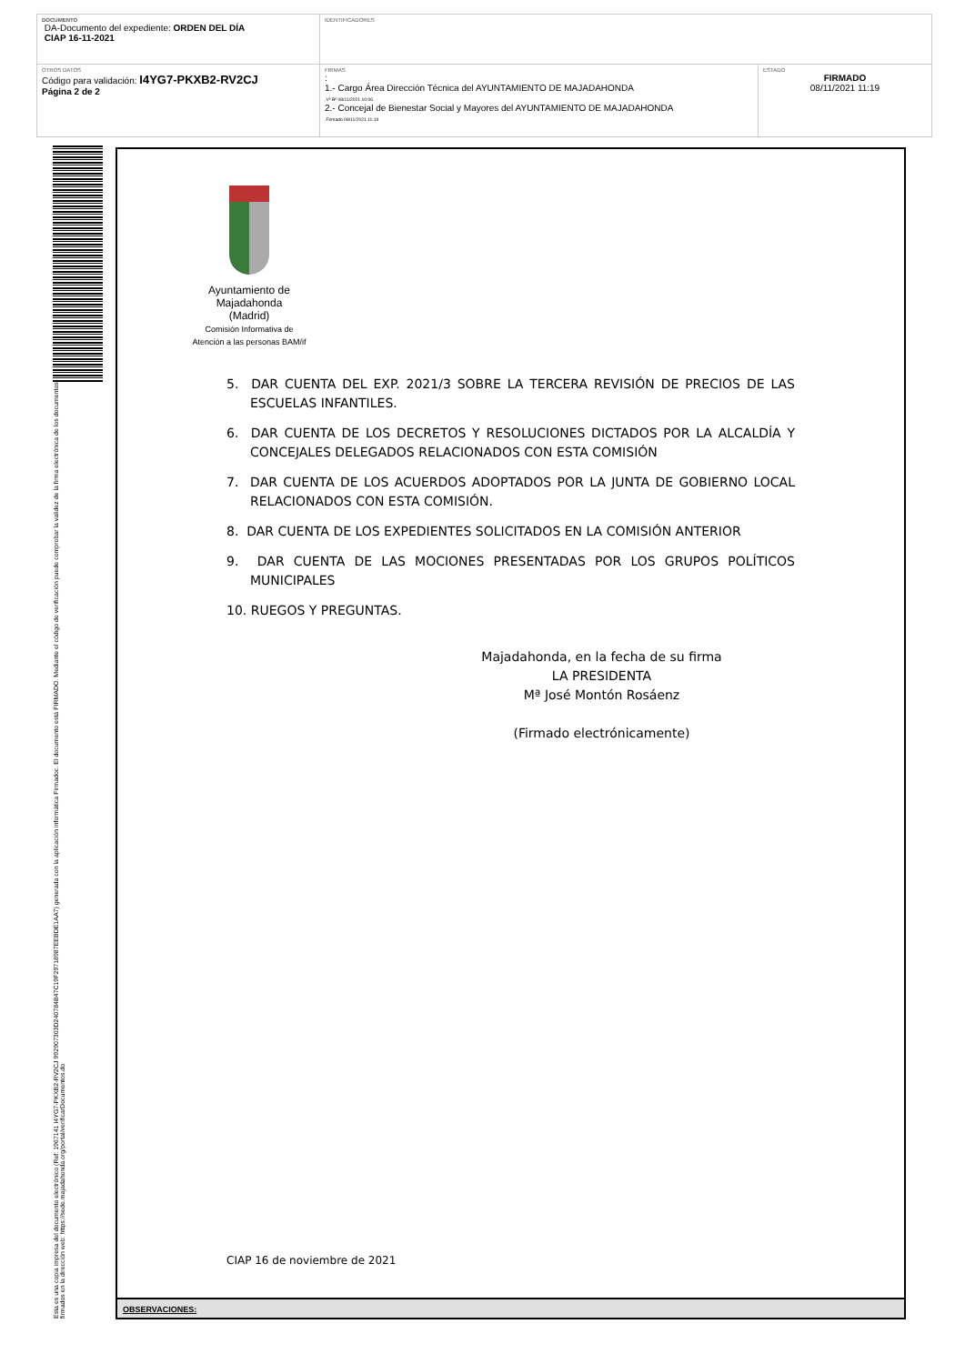| DOCUMENTO DA-Documento del expediente: ORDEN DEL DÍA CIAP 16-11-2021 | IDENTIFICADORES | |
| OTROS DATOS Código para validación: I4YG7-PKXB2-RV2CJ Página 2 de 2 | FIRMAS : 1.- Cargo Área Dirección Técnica del AYUNTAMIENTO DE MAJADAHONDA .Vº Bº 08/11/2021 10:06 2.- Concejal de Bienestar Social y Mayores del AYUNTAMIENTO DE MAJADAHONDA .Firmado 08/11/2021 11:19 | ESTADO FIRMADO 08/11/2021 11:19 |
Esta es una copia impresa del documento electrónico (Ref: 1967141 I4YG7-PKXB2-RV2CJ 992907303D240784B47C19F29718987EEBDE1AA7) generada con la aplicación informática Firmadoc. El documento está FIRMADO. Mediante el código de verificación puede comprobar la validez de la firma electrónica de los documentos firmados en la dirección web: https://sede.majadahonda.org/portal/verificarDocumentos.do
Ayuntamiento de
Majadahonda
(Madrid)
Comisión Informativa de
Atención a las personas BAM/if
5. DAR CUENTA DEL EXP. 2021/3 SOBRE LA TERCERA REVISIÓN DE PRECIOS DE LAS ESCUELAS INFANTILES.
6. DAR CUENTA DE LOS DECRETOS Y RESOLUCIONES DICTADOS POR LA ALCALDÍA Y CONCEJALES DELEGADOS RELACIONADOS CON ESTA COMISIÓN
7. DAR CUENTA DE LOS ACUERDOS ADOPTADOS POR LA JUNTA DE GOBIERNO LOCAL RELACIONADOS CON ESTA COMISIÓN.
8. DAR CUENTA DE LOS EXPEDIENTES SOLICITADOS EN LA COMISIÓN ANTERIOR
9. DAR CUENTA DE LAS MOCIONES PRESENTADAS POR LOS GRUPOS POLÍTICOS MUNICIPALES
10. RUEGOS Y PREGUNTAS.
Majadahonda, en la fecha de su firma
LA PRESIDENTA
Mª José Montón Rosáenz
(Firmado electrónicamente)
CIAP 16 de noviembre de 2021
OBSERVACIONES: